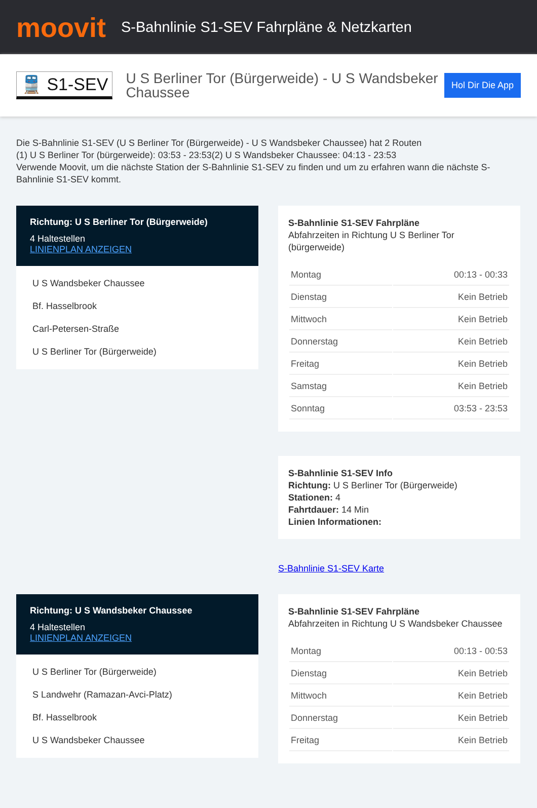moovit
S-Bahnlinie S1-SEV Fahrpläne & Netzkarten
🚆 S1-SEV
U S Berliner Tor (Bürgerweide) - U S Wandsbeker Chaussee
Hol Dir Die App
Die S-Bahnlinie S1-SEV (U S Berliner Tor (Bürgerweide) - U S Wandsbeker Chaussee) hat 2 Routen
(1) U S Berliner Tor (bürgerweide): 03:53 - 23:53(2) U S Wandsbeker Chaussee: 04:13 - 23:53
Verwende Moovit, um die nächste Station der S-Bahnlinie S1-SEV zu finden und um zu erfahren wann die nächste S-Bahnlinie S1-SEV kommt.
Richtung: U S Berliner Tor (Bürgerweide)
4 Haltestellen
LINIENPLAN ANZEIGEN
U S Wandsbeker Chaussee
Bf. Hasselbrook
Carl-Petersen-Straße
U S Berliner Tor (Bürgerweide)
S-Bahnlinie S1-SEV Fahrpläne
Abfahrzeiten in Richtung U S Berliner Tor (bürgerweide)
| Montag | 00:13 - 00:33 |
| Dienstag | Kein Betrieb |
| Mittwoch | Kein Betrieb |
| Donnerstag | Kein Betrieb |
| Freitag | Kein Betrieb |
| Samstag | Kein Betrieb |
| Sonntag | 03:53 - 23:53 |
S-Bahnlinie S1-SEV Info
Richtung: U S Berliner Tor (Bürgerweide)
Stationen: 4
Fahrtdauer: 14 Min
Linien Informationen:
S-Bahnlinie S1-SEV Karte
Richtung: U S Wandsbeker Chaussee
4 Haltestellen
LINIENPLAN ANZEIGEN
U S Berliner Tor (Bürgerweide)
S Landwehr (Ramazan-Avci-Platz)
Bf. Hasselbrook
U S Wandsbeker Chaussee
S-Bahnlinie S1-SEV Fahrpläne
Abfahrzeiten in Richtung U S Wandsbeker Chaussee
| Montag | 00:13 - 00:53 |
| Dienstag | Kein Betrieb |
| Mittwoch | Kein Betrieb |
| Donnerstag | Kein Betrieb |
| Freitag | Kein Betrieb |